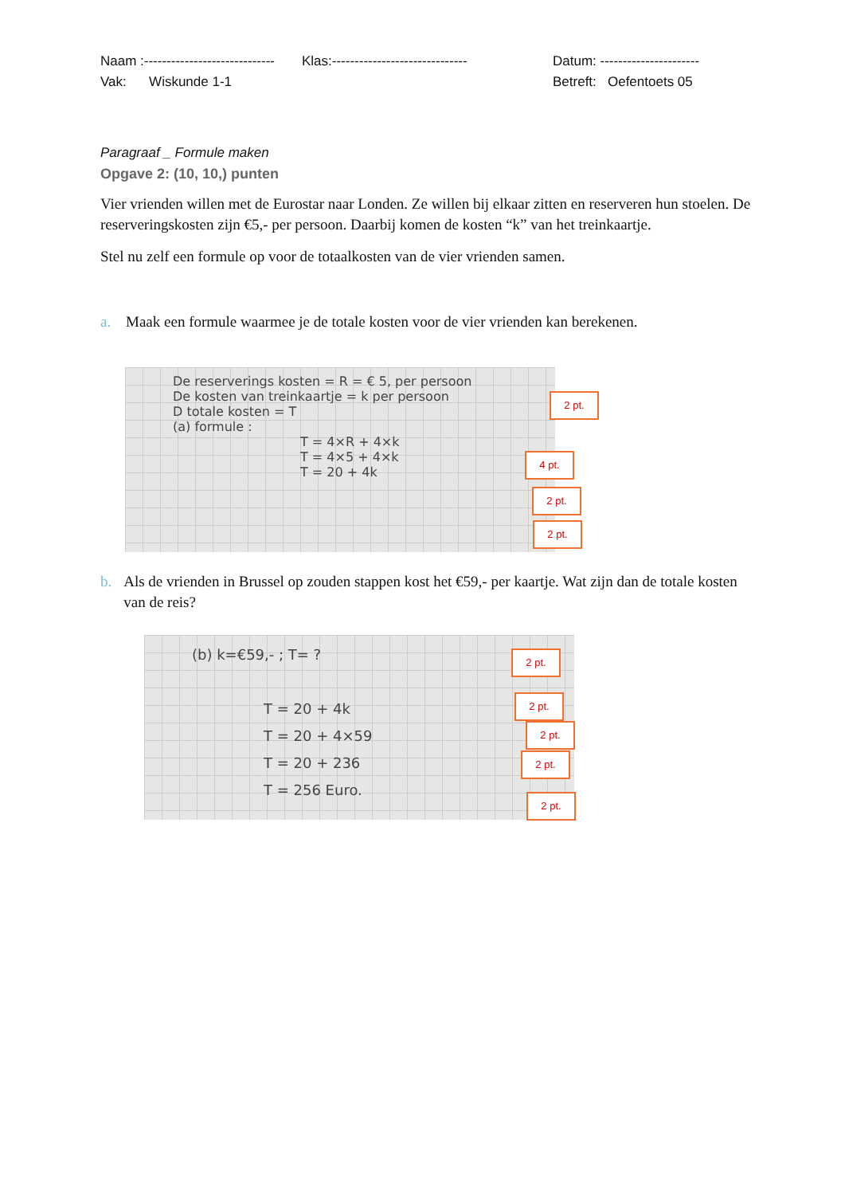Naam :----------------------------- Klas:------------------------------ Datum: ----------------------
Vak: Wiskunde 1-1 Betreft: Oefentoets 05
Paragraaf _ Formule maken
Opgave 2: (10, 10,) punten
Vier vrienden willen met de Eurostar naar Londen. Ze willen bij elkaar zitten en reserveren hun stoelen. De reserveringskosten zijn €5,- per persoon. Daarbij komen de kosten “k” van het treinkaartje.
Stel nu zelf een formule op voor de totaalkosten van de vier vrienden samen.
a. Maak een formule waarmee je de totale kosten voor de vier vrienden kan berekenen.
De reserverings kosten = R = € 5, per persoon
De kosten van treinkaartje = k per persoon
D totale kosten = T
(a) formule :
T = 4×R + 4×k
T = 4×5 + 4×k
T = 20 + 4k
2 pt.
4 pt.
2 pt.
2 pt.
b. Als de vrienden in Brussel op zouden stappen kost het €59,- per kaartje. Wat zijn dan de totale kosten van de reis?
(b) k=€59,- ; T= ?
T = 20 + 4k
T = 20 + 4×59
T = 20 + 236
T = 256 Euro.
2 pt.
2 pt.
2 pt.
2 pt.
2 pt.